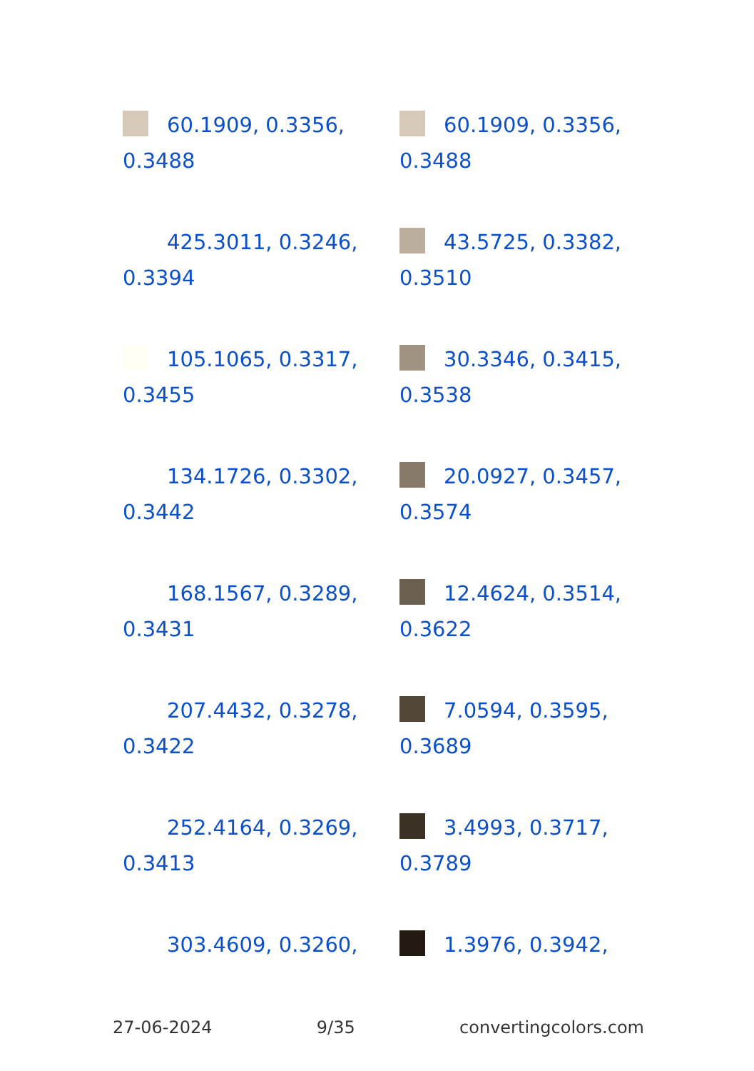60.1909, 0.3356,
0.3488
60.1909, 0.3356,
0.3488
425.3011, 0.3246,
0.3394
43.5725, 0.3382,
0.3510
105.1065, 0.3317,
0.3455
30.3346, 0.3415,
0.3538
134.1726, 0.3302,
0.3442
20.0927, 0.3457,
0.3574
168.1567, 0.3289,
0.3431
12.4624, 0.3514,
0.3622
207.4432, 0.3278,
0.3422
7.0594, 0.3595,
0.3689
252.4164, 0.3269,
0.3413
3.4993, 0.3717,
0.3789
303.4609, 0.3260,
1.3976, 0.3942,
27-06-2024 9/35 convertingcolors.com